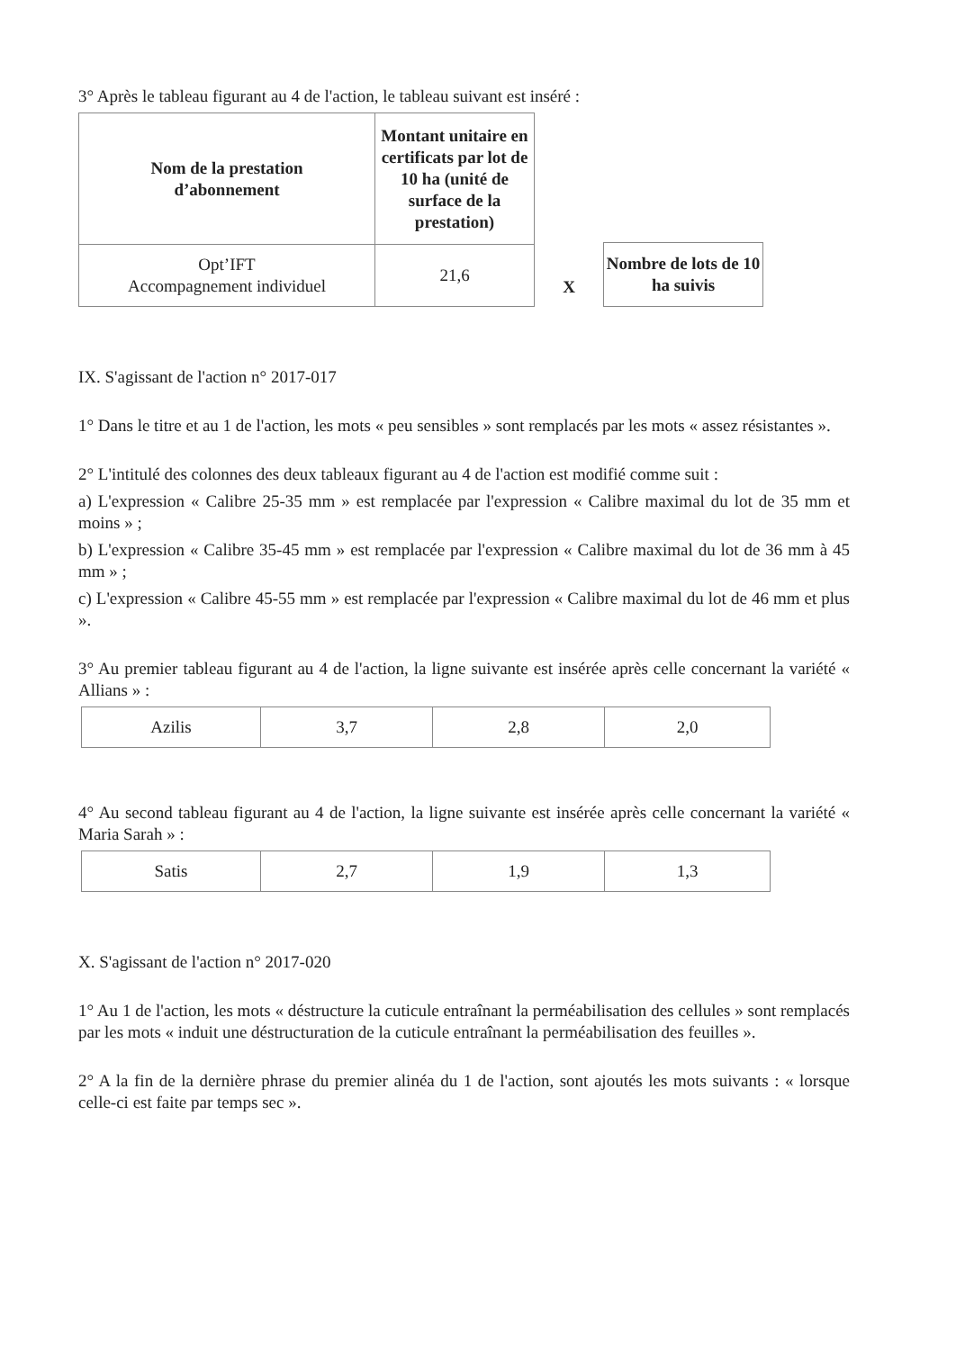3° Après le tableau figurant au 4 de l'action, le tableau suivant est inséré :
| Nom de la prestation d’abonnement | Montant unitaire en certificats par lot de 10 ha (unité de surface de la prestation) |
| --- | --- |
| Opt’IFT Accompagnement individuel | 21,6 |
X
| Nombre de lots de 10 ha suivis |
| --- |
IX. S'agissant de l'action n° 2017-017
1° Dans le titre et au 1 de l'action, les mots « peu sensibles » sont remplacés par les mots « assez résistantes ».
2° L'intitulé des colonnes des deux tableaux figurant au 4 de l'action est modifié comme suit :
a) L'expression « Calibre 25-35 mm » est remplacée par l'expression « Calibre maximal du lot de 35 mm et moins » ;
b) L'expression « Calibre 35-45 mm » est remplacée par l'expression « Calibre maximal du lot de 36 mm à 45 mm » ;
c) L'expression « Calibre 45-55 mm » est remplacée par l'expression « Calibre maximal du lot de 46 mm et plus ».
3° Au premier tableau figurant au 4 de l'action, la ligne suivante est insérée après celle concernant la variété « Allians » :
| Azilis | 3,7 | 2,8 | 2,0 |
4° Au second tableau figurant au 4 de l'action, la ligne suivante est insérée après celle concernant la variété « Maria Sarah » :
| Satis | 2,7 | 1,9 | 1,3 |
X. S'agissant de l'action n° 2017-020
1° Au 1 de l'action, les mots « déstructure la cuticule entraînant la perméabilisation des cellules » sont remplacés par les mots « induit une déstructuration de la cuticule entraînant la perméabilisation des feuilles ».
2° A la fin de la dernière phrase du premier alinéa du 1 de l'action, sont ajoutés les mots suivants : « lorsque celle-ci est faite par temps sec ».